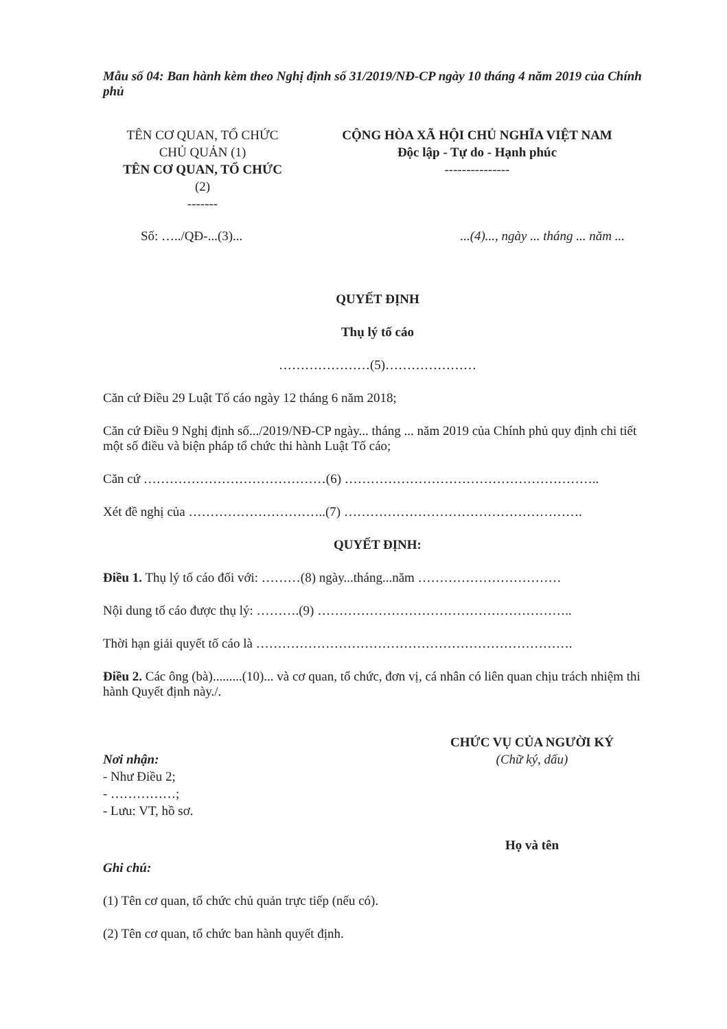Mẫu số 04: Ban hành kèm theo Nghị định số 31/2019/NĐ-CP ngày 10 tháng 4 năm 2019 của Chính phủ
TÊN CƠ QUAN, TỔ CHỨC
CHỦ QUẢN (1)
TÊN CƠ QUAN, TỔ CHỨC
(2)
-------
CỘNG HÒA XÃ HỘI CHỦ NGHĨA VIỆT NAM
Độc lập - Tự do - Hạnh phúc
---------------
Số: …../QĐ-...(3)......(4)..., ngày ... tháng ... năm ...
QUYẾT ĐỊNH
Thụ lý tố cáo
…………………(5)…………………
Căn cứ Điều 29 Luật Tố cáo ngày 12 tháng 6 năm 2018;
Căn cứ Điều 9 Nghị định số.../2019/NĐ-CP ngày... tháng ... năm 2019 của Chính phủ quy định chi tiết một số điều và biện pháp tổ chức thi hành Luật Tố cáo;
Căn cứ ……………………………………(6) …………………………………………………..
Xét đề nghị của …………………………..(7) ……………………………………………….
QUYẾT ĐỊNH:
Điều 1. Thụ lý tố cáo đối với: ………(8) ngày...tháng...năm ……………………………
Nội dung tố cáo được thụ lý: ……….(9) …………………………………………………..
Thời hạn giải quyết tố cáo là ……………………………………………………………….
Điều 2. Các ông (bà).........(10)... và cơ quan, tổ chức, đơn vị, cá nhân có liên quan chịu trách nhiệm thi hành Quyết định này./.
Nơi nhận:
- Như Điều 2;
- ……………;
- Lưu: VT, hồ sơ.
CHỨC VỤ CỦA NGƯỜI KÝ
(Chữ ký, dấu)
Họ và tên
Ghi chú:
(1) Tên cơ quan, tổ chức chủ quản trực tiếp (nếu có).
(2) Tên cơ quan, tổ chức ban hành quyết định.